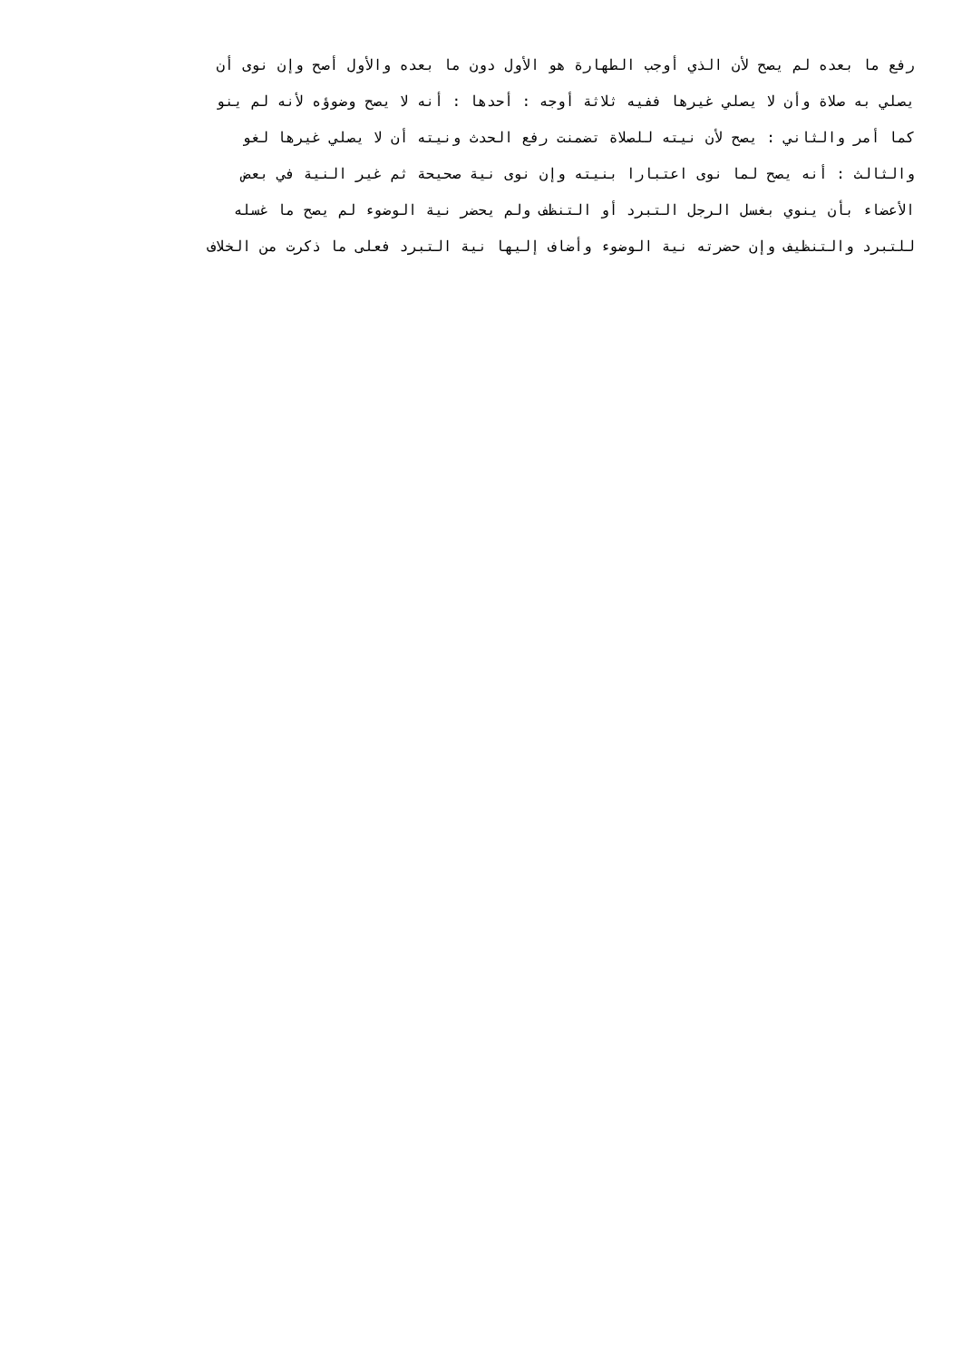رفع ما بعده لم يصح لأن الذي أوجب الطهارة هو الأول دون ما بعده والأول أصح وإن نوى أن
يصلي به صلاة وأن لا يصلي غيرها ففيه ثلاثة أوجه : أحدها : أنه لا يصح وضوؤه لأنه لم ينو
كما أمر والثاني : يصح لأن نيته للصلاة تضمنت رفع الحدث ونيته أن لا يصلي غيرها لغو
والثالث : أنه يصح لما نوى اعتبارا بنيته وإن نوى نية صحيحة ثم غير النية في بعض
الأعضاء بأن ينوي بغسل الرجل التبرد أو التنظف ولم يحضر نية الوضوء لم يصح ما غسله
للتبرد والتنظيف وإن حضرته نية الوضوء وأضاف إليها نية التبرد فعلى ما ذكرت من الخلاف